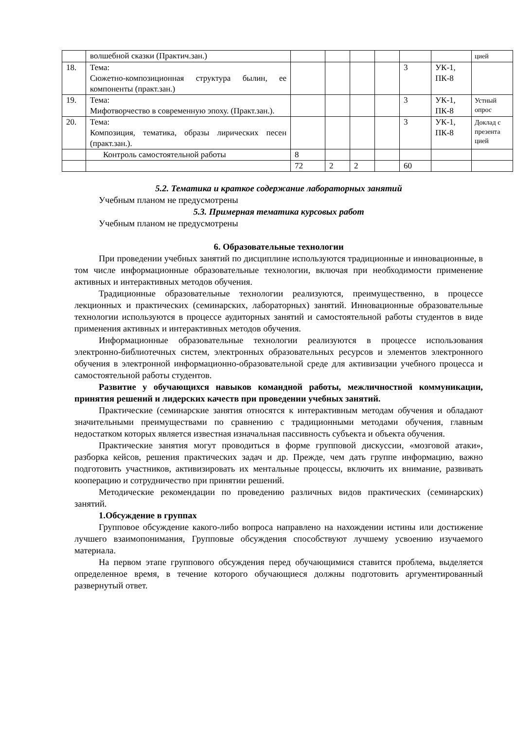| | волшебной сказки (Практич.зан.) | | | | | | | цией |
| 18. | Тема: Сюжетно-композиционная структура былин, ее компоненты (практ.зан.) | | | | | 3 | УК-1, ПК-8 | |
| 19. | Тема: Мифотворчество в современную эпоху. (Практ.зан.). | | | | | 3 | УК-1, ПК-8 | Устный опрос |
| 20. | Тема: Композиция, тематика, образы лирических песен (практ.зан.). | | | | | 3 | УК-1, ПК-8 | Доклад с презента цией |
| | Контроль самостоятельной работы | 8 | | | | | | |
| | | 72 | 2 | 2 | | 60 | | |
5.2. Тематика и краткое содержание лабораторных занятий
Учебным планом не предусмотрены
5.3. Примерная тематика курсовых работ
Учебным планом не предусмотрены
6. Образовательные технологии
При проведении учебных занятий по дисциплине используются традиционные и инновационные, в том числе информационные образовательные технологии, включая при необходимости применение активных и интерактивных методов обучения.
Традиционные образовательные технологии реализуются, преимущественно, в процессе лекционных и практических (семинарских, лабораторных) занятий. Инновационные образовательные технологии используются в процессе аудиторных занятий и самостоятельной работы студентов в виде применения активных и интерактивных методов обучения.
Информационные образовательные технологии реализуются в процессе использования электронно-библиотечных систем, электронных образовательных ресурсов и элементов электронного обучения в электронной информационно-образовательной среде для активизации учебного процесса и самостоятельной работы студентов.
Развитие у обучающихся навыков командной работы, межличностной коммуникации, принятия решений и лидерских качеств при проведении учебных занятий.
Практические (семинарские занятия относятся к интерактивным методам обучения и обладают значительными преимуществами по сравнению с традиционными методами обучения, главным недостатком которых является известная изначальная пассивность субъекта и объекта обучения.
Практические занятия могут проводиться в форме групповой дискуссии, «мозговой атаки», разборка кейсов, решения практических задач и др. Прежде, чем дать группе информацию, важно подготовить участников, активизировать их ментальные процессы, включить их внимание, развивать кооперацию и сотрудничество при принятии решений.
Методические рекомендации по проведению различных видов практических (семинарских) занятий.
1.Обсуждение в группах
Групповое обсуждение какого-либо вопроса направлено на нахождении истины или достижение лучшего взаимопонимания, Групповые обсуждения способствуют лучшему усвоению изучаемого материала.
На первом этапе группового обсуждения перед обучающимися ставится проблема, выделяется определенное время, в течение которого обучающиеся должны подготовить аргументированный развернутый ответ.